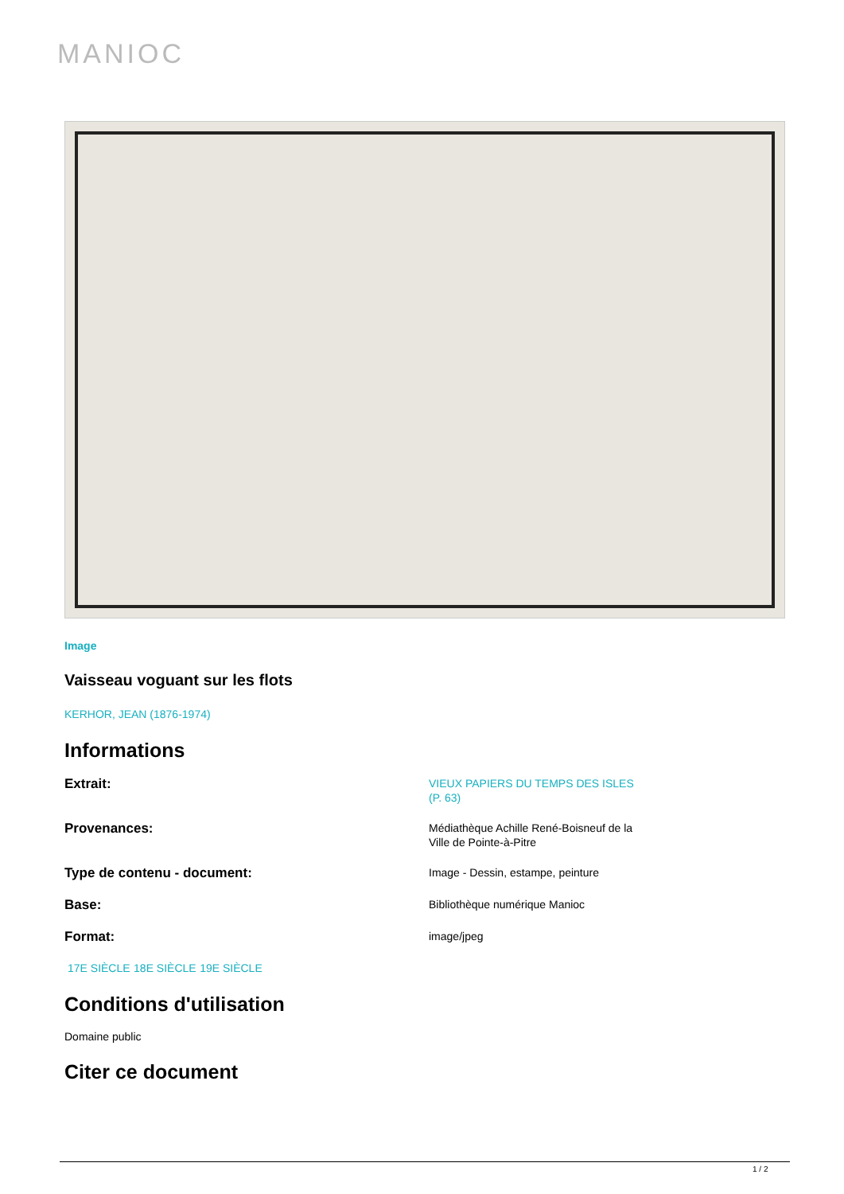MANIOC
Image
Vaisseau voguant sur les flots
KERHOR, JEAN (1876-1974)
Informations
Extrait:
VIEUX PAPIERS DU TEMPS DES ISLES (P. 63)
Provenances:
Médiathèque Achille René-Boisneuf de la Ville de Pointe-à-Pitre
Type de contenu - document:
Image - Dessin, estampe, peinture
Base:
Bibliothèque numérique Manioc
Format:
image/jpeg
17E SIÈCLE 18E SIÈCLE 19E SIÈCLE
Conditions d'utilisation
Domaine public
Citer ce document
1 / 2